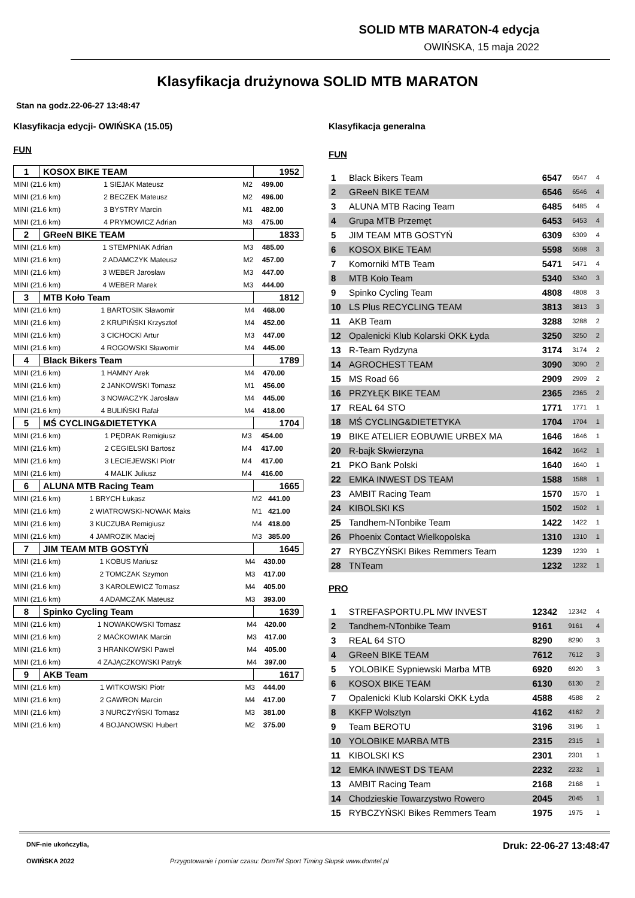SOLID MTB MARATON-4 edycja
OWIŃSKA, 15 maja 2022
Klasyfikacja drużynowa SOLID MTB MARATON
Stan na godz.22-06-27 13:48:47
Klasyfikacja edycji- OWIŃSKA (15.05)
FUN
| 1 | KOSOX BIKE TEAM | 1952 |
| MINI (21.6 km) | 1 SIEJAK Mateusz | M2 | 499.00 |
| MINI (21.6 km) | 2 BECZEK Mateusz | M2 | 496.00 |
| MINI (21.6 km) | 3 BYSTRY Marcin | M1 | 482.00 |
| MINI (21.6 km) | 4 PRYMOWICZ Adrian | M3 | 475.00 |
| 2 | GReeN BIKE TEAM | 1833 |
| MINI (21.6 km) | 1 STEMPNIAK Adrian | M3 | 485.00 |
| MINI (21.6 km) | 2 ADAMCZYK Mateusz | M2 | 457.00 |
| MINI (21.6 km) | 3 WEBER Jarosław | M3 | 447.00 |
| MINI (21.6 km) | 4 WEBER Marek | M3 | 444.00 |
| 3 | MTB Koło Team | 1812 |
| MINI (21.6 km) | 1 BARTOSIK Sławomir | M4 | 468.00 |
| MINI (21.6 km) | 2 KRUPIŃSKI Krzysztof | M4 | 452.00 |
| MINI (21.6 km) | 3 CICHOCKI Artur | M3 | 447.00 |
| MINI (21.6 km) | 4 ROGOWSKI Sławomir | M4 | 445.00 |
| 4 | Black Bikers Team | 1789 |
| MINI (21.6 km) | 1 HAMNY Arek | M4 | 470.00 |
| MINI (21.6 km) | 2 JANKOWSKI Tomasz | M1 | 456.00 |
| MINI (21.6 km) | 3 NOWACZYK Jarosław | M4 | 445.00 |
| MINI (21.6 km) | 4 BULIŃSKI Rafał | M4 | 418.00 |
| 5 | MŚ CYCLING&DIETETYKA | 1704 |
| MINI (21.6 km) | 1 PĘDRAK Remigiusz | M3 | 454.00 |
| MINI (21.6 km) | 2 CEGIELSKI Bartosz | M4 | 417.00 |
| MINI (21.6 km) | 3 LECIEJEWSKI Piotr | M4 | 417.00 |
| MINI (21.6 km) | 4 MALIK Juliusz | M4 | 416.00 |
| 6 | ALUNA MTB Racing Team | 1665 |
| MINI (21.6 km) | 1 BRYCH Łukasz | M2 | 441.00 |
| MINI (21.6 km) | 2 WIATROWSKI-NOWAK Maks | M1 | 421.00 |
| MINI (21.6 km) | 3 KUCZUBA Remigiusz | M4 | 418.00 |
| MINI (21.6 km) | 4 JAMROZIK Maciej | M3 | 385.00 |
| 7 | JIM TEAM MTB GOSTYŃ | 1645 |
| MINI (21.6 km) | 1 KOBUS Mariusz | M4 | 430.00 |
| MINI (21.6 km) | 2 TOMCZAK Szymon | M3 | 417.00 |
| MINI (21.6 km) | 3 KAROLEWICZ Tomasz | M4 | 405.00 |
| MINI (21.6 km) | 4 ADAMCZAK Mateusz | M3 | 393.00 |
| 8 | Spinko Cycling Team | 1639 |
| MINI (21.6 km) | 1 NOWAKOWSKI Tomasz | M4 | 420.00 |
| MINI (21.6 km) | 2 MAĆKOWIAK Marcin | M3 | 417.00 |
| MINI (21.6 km) | 3 HRANKOWSKI Paweł | M4 | 405.00 |
| MINI (21.6 km) | 4 ZAJĄCZKOWSKI Patryk | M4 | 397.00 |
| 9 | AKB Team | 1617 |
| MINI (21.6 km) | 1 WITKOWSKI Piotr | M3 | 444.00 |
| MINI (21.6 km) | 2 GAWRON Marcin | M4 | 417.00 |
| MINI (21.6 km) | 3 NURCZYŃSKI Tomasz | M3 | 381.00 |
| MINI (21.6 km) | 4 BOJANOWSKI Hubert | M2 | 375.00 |
Klasyfikacja generalna
FUN
| 1 | Black Bikers Team | 6547 | 6547 | 4 |
| 2 | GReeN BIKE TEAM | 6546 | 6546 | 4 |
| 3 | ALUNA MTB Racing Team | 6485 | 6485 | 4 |
| 4 | Grupa MTB Przemęt | 6453 | 6453 | 4 |
| 5 | JIM TEAM MTB GOSTYŃ | 6309 | 6309 | 4 |
| 6 | KOSOX BIKE TEAM | 5598 | 5598 | 3 |
| 7 | Komorniki MTB Team | 5471 | 5471 | 4 |
| 8 | MTB Koło Team | 5340 | 5340 | 3 |
| 9 | Spinko Cycling Team | 4808 | 4808 | 3 |
| 10 | LS Plus RECYCLING TEAM | 3813 | 3813 | 3 |
| 11 | AKB Team | 3288 | 3288 | 2 |
| 12 | Opalenicki Klub Kolarski OKK Łyda | 3250 | 3250 | 2 |
| 13 | R-Team Rydzyna | 3174 | 3174 | 2 |
| 14 | AGROCHEST TEAM | 3090 | 3090 | 2 |
| 15 | MS Road 66 | 2909 | 2909 | 2 |
| 16 | PRZYŁĘK BIKE TEAM | 2365 | 2365 | 2 |
| 17 | REAL 64 STO | 1771 | 1771 | 1 |
| 18 | MŚ CYCLING&DIETETYKA | 1704 | 1704 | 1 |
| 19 | BIKE ATELIER EOBUWIE URBEX MA | 1646 | 1646 | 1 |
| 20 | R-bajk Skwierzyna | 1642 | 1642 | 1 |
| 21 | PKO Bank Polski | 1640 | 1640 | 1 |
| 22 | EMKA INWEST DS TEAM | 1588 | 1588 | 1 |
| 23 | AMBIT Racing Team | 1570 | 1570 | 1 |
| 24 | KIBOLSKI KS | 1502 | 1502 | 1 |
| 25 | Tandhem-NTonbike Team | 1422 | 1422 | 1 |
| 26 | Phoenix Contact Wielkopolska | 1310 | 1310 | 1 |
| 27 | RYBCZYŃSKI Bikes Remmers Team | 1239 | 1239 | 1 |
| 28 | TNTeam | 1232 | 1232 | 1 |
PRO
| 1 | STREFASPORTU.PL MW INVEST | 12342 | 12342 | 4 |
| 2 | Tandhem-NTonbike Team | 9161 | 9161 | 4 |
| 3 | REAL 64 STO | 8290 | 8290 | 3 |
| 4 | GReeN BIKE TEAM | 7612 | 7612 | 3 |
| 5 | YOLOBIKE Sypniewski Marba MTB | 6920 | 6920 | 3 |
| 6 | KOSOX BIKE TEAM | 6130 | 6130 | 2 |
| 7 | Opalenicki Klub Kolarski OKK Łyda | 4588 | 4588 | 2 |
| 8 | KKFP Wolsztyn | 4162 | 4162 | 2 |
| 9 | Team BEROTU | 3196 | 3196 | 1 |
| 10 | YOLOBIKE MARBA MTB | 2315 | 2315 | 1 |
| 11 | KIBOLSKI KS | 2301 | 2301 | 1 |
| 12 | EMKA INWEST DS TEAM | 2232 | 2232 | 1 |
| 13 | AMBIT Racing Team | 2168 | 2168 | 1 |
| 14 | Chodzieskie Towarzystwo Rowero | 2045 | 2045 | 1 |
| 15 | RYBCZYŃSKI Bikes Remmers Team | 1975 | 1975 | 1 |
DNF-nie ukończył/a, Druk: 22-06-27 13:48:47
OWIŃSKA 2022 Przygotowanie i pomiar czasu: DomTel Sport Timing Słupsk www.domtel.pl